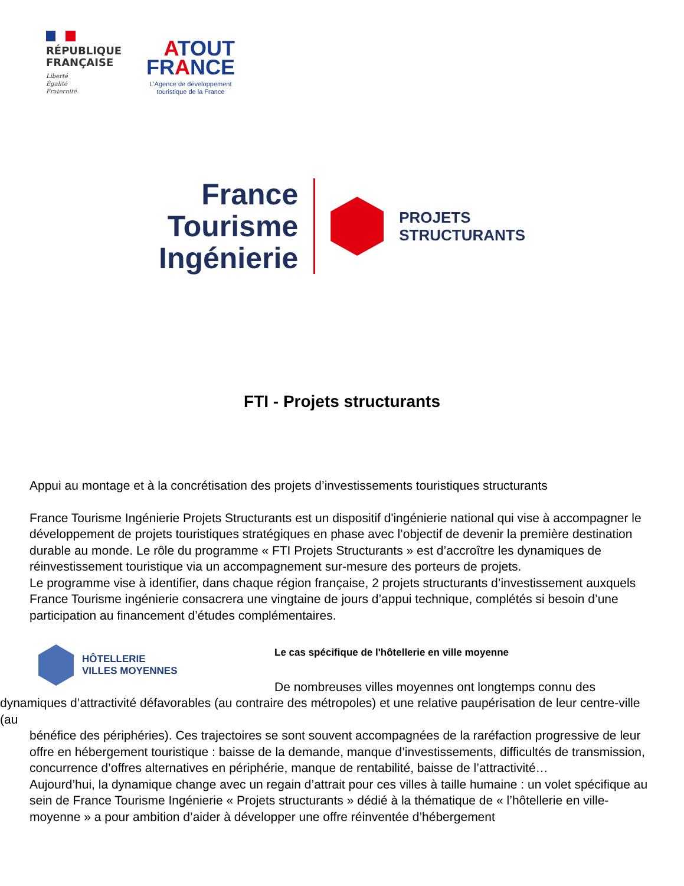RÉPUBLIQUE
FRANÇAISE
Liberté
Égalité
Fraternité
ATOUT
FRANCE
L’Agence de développement
touristique de la France
France
Tourisme
Ingénierie
PROJETS
STRUCTURANTS
FTI - Projets structurants
Appui au montage et à la concrétisation des projets d’investissements touristiques structurants
France Tourisme Ingénierie Projets Structurants est un dispositif d'ingénierie national qui vise à accompagner le développement de projets touristiques stratégiques en phase avec l’objectif de devenir la première destination durable au monde. Le rôle du programme « FTI Projets Structurants » est d’accroître les dynamiques de réinvestissement touristique via un accompagnement sur-mesure des porteurs de projets.
Le programme vise à identifier, dans chaque région française, 2 projets structurants d’investissement auxquels France Tourisme ingénierie consacrera une vingtaine de jours d’appui technique, complétés si besoin d’une participation au financement d’études complémentaires.
HÔTELLERIE
VILLES MOYENNES
Le cas spécifique de l'hôtellerie en ville moyenne
De nombreuses villes moyennes ont longtemps connu des dynamiques d’attractivité défavorables (au contraire des métropoles) et une relative paupérisation de leur centre-ville (au
bénéfice des périphéries). Ces trajectoires se sont souvent accompagnées de la raréfaction progressive de leur offre en hébergement touristique : baisse de la demande, manque d’investissements, difficultés de transmission, concurrence d’offres alternatives en périphérie, manque de rentabilité, baisse de l’attractivité…
Aujourd’hui, la dynamique change avec un regain d’attrait pour ces villes à taille humaine : un volet spécifique au sein de France Tourisme Ingénierie « Projets structurants » dédié à la thématique de « l’hôtellerie en ville-moyenne » a pour ambition d’aider à développer une offre réinventée d’hébergement